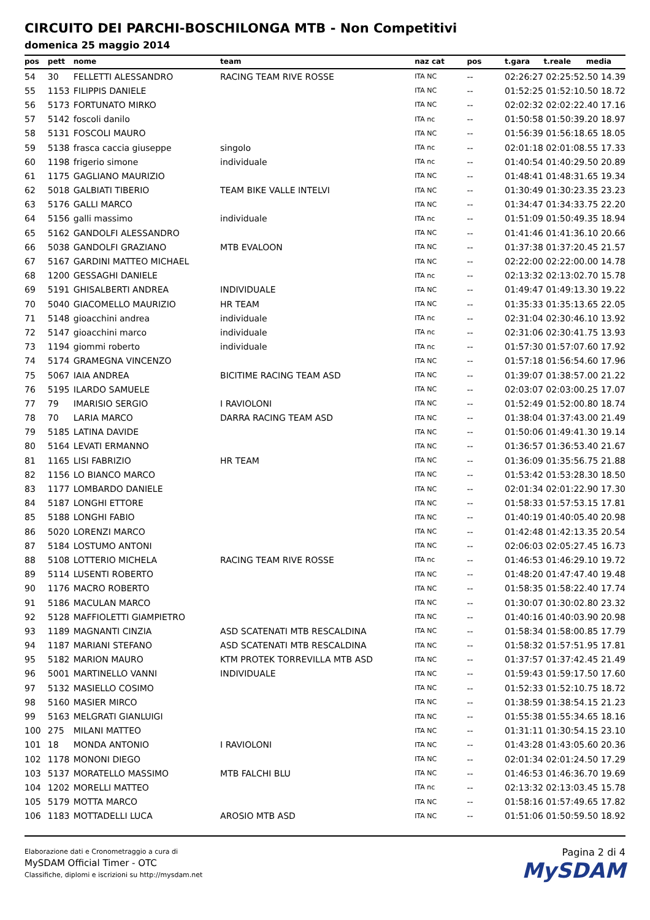CIRCUITO DEI PARCHI-BOSCHILONGA MTB - Non Competitivi
domenica 25 maggio 2014
| pos | pett | nome | team | naz cat | pos | t.gara | t.reale | media |
| --- | --- | --- | --- | --- | --- | --- | --- | --- |
| 54 | 30 | FELLETTI ALESSANDRO | RACING TEAM RIVE ROSSE | ITA NC | -- | 02:26:27 02:25:52.50 14.39 | | |
| 55 | 1153 | FILIPPIS DANIELE | | ITA NC | -- | 01:52:25 01:52:10.50 18.72 | | |
| 56 | 5173 | FORTUNATO MIRKO | | ITA NC | -- | 02:02:32 02:02:22.40 17.16 | | |
| 57 | 5142 | foscoli danilo | | ITA nc | -- | 01:50:58 01:50:39.20 18.97 | | |
| 58 | 5131 | FOSCOLI MAURO | | ITA NC | -- | 01:56:39 01:56:18.65 18.05 | | |
| 59 | 5138 | frasca caccia giuseppe | singolo | ITA nc | -- | 02:01:18 02:01:08.55 17.33 | | |
| 60 | 1198 | frigerio simone | individuale | ITA nc | -- | 01:40:54 01:40:29.50 20.89 | | |
| 61 | 1175 | GAGLIANO MAURIZIO | | ITA NC | -- | 01:48:41 01:48:31.65 19.34 | | |
| 62 | 5018 | GALBIATI TIBERIO | TEAM BIKE VALLE INTELVI | ITA NC | -- | 01:30:49 01:30:23.35 23.23 | | |
| 63 | 5176 | GALLI MARCO | | ITA NC | -- | 01:34:47 01:34:33.75 22.20 | | |
| 64 | 5156 | galli massimo | individuale | ITA nc | -- | 01:51:09 01:50:49.35 18.94 | | |
| 65 | 5162 | GANDOLFI ALESSANDRO | | ITA NC | -- | 01:41:46 01:41:36.10 20.66 | | |
| 66 | 5038 | GANDOLFI GRAZIANO | MTB EVALOON | ITA NC | -- | 01:37:38 01:37:20.45 21.57 | | |
| 67 | 5167 | GARDINI MATTEO MICHAEL | | ITA NC | -- | 02:22:00 02:22:00.00 14.78 | | |
| 68 | 1200 | GESSAGHI DANIELE | | ITA nc | -- | 02:13:32 02:13:02.70 15.78 | | |
| 69 | 5191 | GHISALBERTI ANDREA | INDIVIDUALE | ITA NC | -- | 01:49:47 01:49:13.30 19.22 | | |
| 70 | 5040 | GIACOMELLO MAURIZIO | HR TEAM | ITA NC | -- | 01:35:33 01:35:13.65 22.05 | | |
| 71 | 5148 | gioacchini andrea | individuale | ITA nc | -- | 02:31:04 02:30:46.10 13.92 | | |
| 72 | 5147 | gioacchini marco | individuale | ITA nc | -- | 02:31:06 02:30:41.75 13.93 | | |
| 73 | 1194 | giommi roberto | individuale | ITA nc | -- | 01:57:30 01:57:07.60 17.92 | | |
| 74 | 5174 | GRAMEGNA VINCENZO | | ITA NC | -- | 01:57:18 01:56:54.60 17.96 | | |
| 75 | 5067 | IAIA ANDREA | BICITIME RACING TEAM ASD | ITA NC | -- | 01:39:07 01:38:57.00 21.22 | | |
| 76 | 5195 | ILARDO SAMUELE | | ITA NC | -- | 02:03:07 02:03:00.25 17.07 | | |
| 77 | 79 | IMARISIO SERGIO | I RAVIOLONI | ITA NC | -- | 01:52:49 01:52:00.80 18.74 | | |
| 78 | 70 | LARIA MARCO | DARRA RACING TEAM ASD | ITA NC | -- | 01:38:04 01:37:43.00 21.49 | | |
| 79 | 5185 | LATINA DAVIDE | | ITA NC | -- | 01:50:06 01:49:41.30 19.14 | | |
| 80 | 5164 | LEVATI ERMANNO | | ITA NC | -- | 01:36:57 01:36:53.40 21.67 | | |
| 81 | 1165 | LISI FABRIZIO | HR TEAM | ITA NC | -- | 01:36:09 01:35:56.75 21.88 | | |
| 82 | 1156 | LO BIANCO MARCO | | ITA NC | -- | 01:53:42 01:53:28.30 18.50 | | |
| 83 | 1177 | LOMBARDO DANIELE | | ITA NC | -- | 02:01:34 02:01:22.90 17.30 | | |
| 84 | 5187 | LONGHI ETTORE | | ITA NC | -- | 01:58:33 01:57:53.15 17.81 | | |
| 85 | 5188 | LONGHI FABIO | | ITA NC | -- | 01:40:19 01:40:05.40 20.98 | | |
| 86 | 5020 | LORENZI MARCO | | ITA NC | -- | 01:42:48 01:42:13.35 20.54 | | |
| 87 | 5184 | LOSTUMO ANTONI | | ITA NC | -- | 02:06:03 02:05:27.45 16.73 | | |
| 88 | 5108 | LOTTERIO MICHELA | RACING TEAM RIVE ROSSE | ITA nc | -- | 01:46:53 01:46:29.10 19.72 | | |
| 89 | 5114 | LUSENTI ROBERTO | | ITA NC | -- | 01:48:20 01:47:47.40 19.48 | | |
| 90 | 1176 | MACRO ROBERTO | | ITA NC | -- | 01:58:35 01:58:22.40 17.74 | | |
| 91 | 5186 | MACULAN MARCO | | ITA NC | -- | 01:30:07 01:30:02.80 23.32 | | |
| 92 | 5128 | MAFFIOLETTI GIAMPIETRO | | ITA NC | -- | 01:40:16 01:40:03.90 20.98 | | |
| 93 | 1189 | MAGNANTI CINZIA | ASD SCATENATI MTB RESCALDINA | ITA NC | -- | 01:58:34 01:58:00.85 17.79 | | |
| 94 | 1187 | MARIANI STEFANO | ASD SCATENATI MTB RESCALDINA | ITA NC | -- | 01:58:32 01:57:51.95 17.81 | | |
| 95 | 5182 | MARION MAURO | KTM PROTEK TORREVILLA MTB ASD | ITA NC | -- | 01:37:57 01:37:42.45 21.49 | | |
| 96 | 5001 | MARTINELLO VANNI | INDIVIDUALE | ITA NC | -- | 01:59:43 01:59:17.50 17.60 | | |
| 97 | 5132 | MASIELLO COSIMO | | ITA NC | -- | 01:52:33 01:52:10.75 18.72 | | |
| 98 | 5160 | MASIER MIRCO | | ITA NC | -- | 01:38:59 01:38:54.15 21.23 | | |
| 99 | 5163 | MELGRATI GIANLUIGI | | ITA NC | -- | 01:55:38 01:55:34.65 18.16 | | |
| 100 | 275 | MILANI MATTEO | | ITA NC | -- | 01:31:11 01:30:54.15 23.10 | | |
| 101 | 18 | MONDA ANTONIO | I RAVIOLONI | ITA NC | -- | 01:43:28 01:43:05.60 20.36 | | |
| 102 | 1178 | MONONI DIEGO | | ITA NC | -- | 02:01:34 02:01:24.50 17.29 | | |
| 103 | 5137 | MORATELLO MASSIMO | MTB FALCHI BLU | ITA NC | -- | 01:46:53 01:46:36.70 19.69 | | |
| 104 | 1202 | MORELLI MATTEO | | ITA nc | -- | 02:13:32 02:13:03.45 15.78 | | |
| 105 | 5179 | MOTTA MARCO | | ITA NC | -- | 01:58:16 01:57:49.65 17.82 | | |
| 106 | 1183 | MOTTADELLI LUCA | AROSIO MTB ASD | ITA NC | -- | 01:51:06 01:50:59.50 18.92 | | |
Elaborazione dati e Cronometraggio a cura di
MySDAM Official Timer - OTC
Classifiche, diplomi e iscrizioni su http://mysdam.net
Pagina 2 di 4
MySDAM